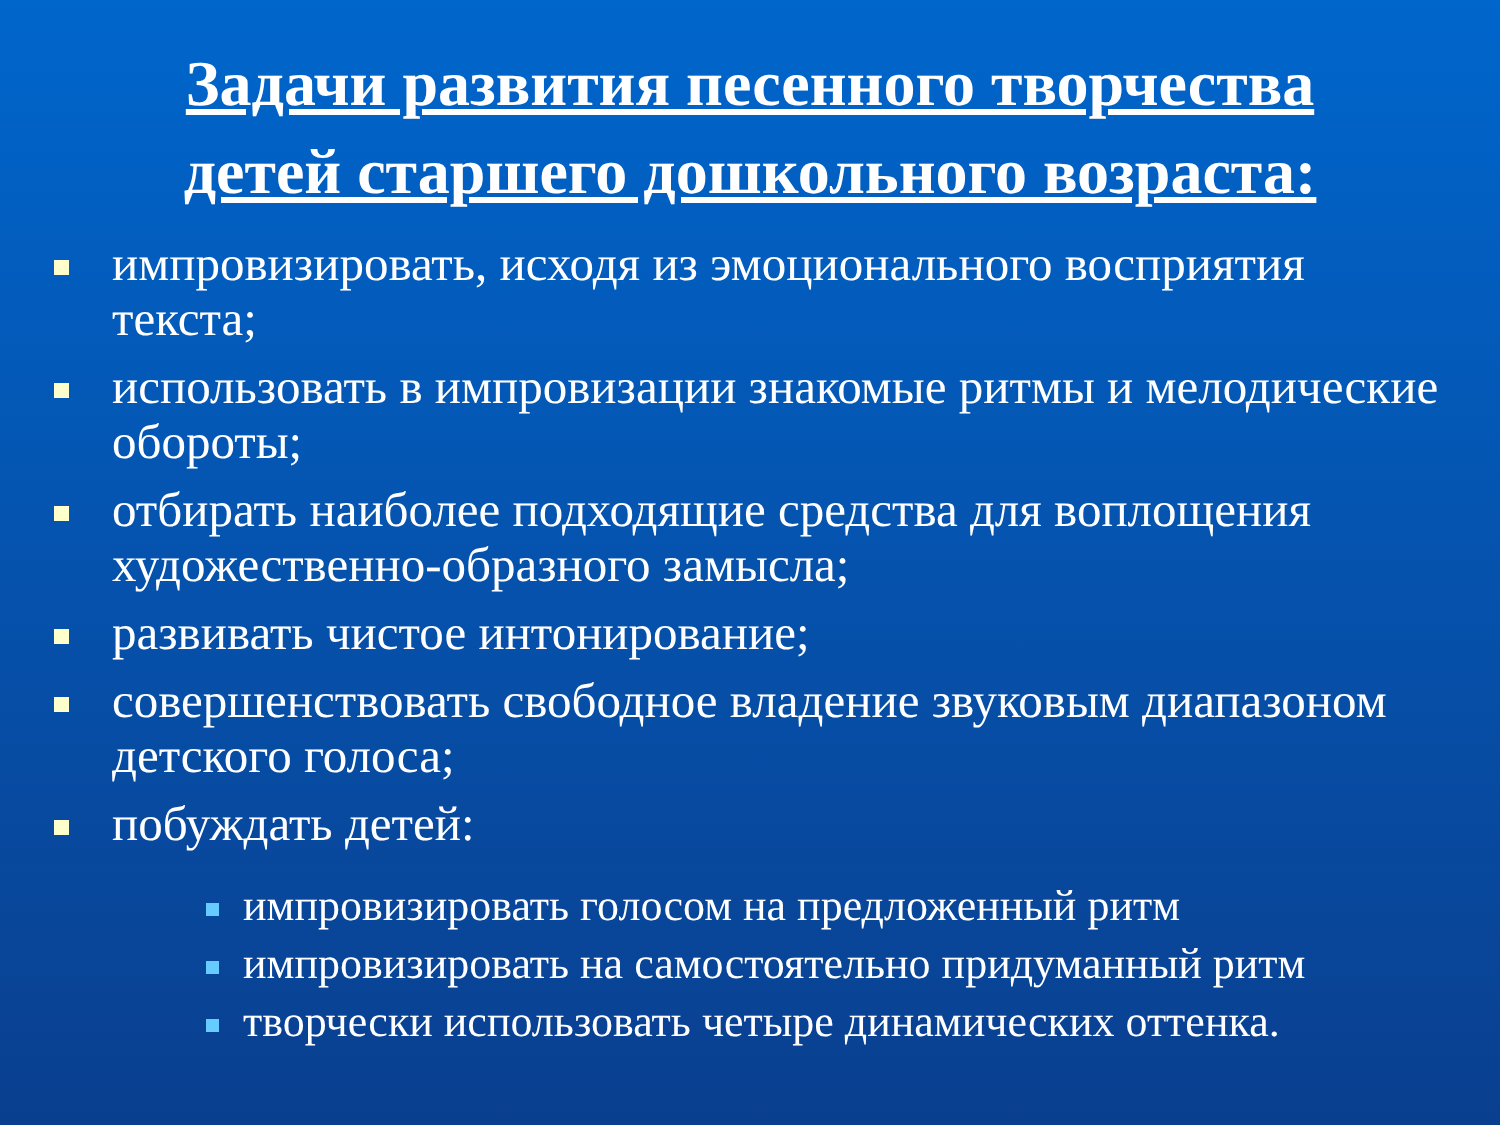Задачи развития песенного творчества детей старшего дошкольного возраста:
импровизировать, исходя из эмоционального восприятия текста;
использовать в импровизации знакомые ритмы и мелодические обороты;
отбирать наиболее подходящие средства для воплощения художественно-образного замысла;
развивать чистое интонирование;
совершенствовать свободное владение звуковым диапазоном детского голоса;
побуждать детей:
импровизировать голосом на предложенный ритм
импровизировать на самостоятельно придуманный ритм
творчески использовать четыре динамических оттенка.